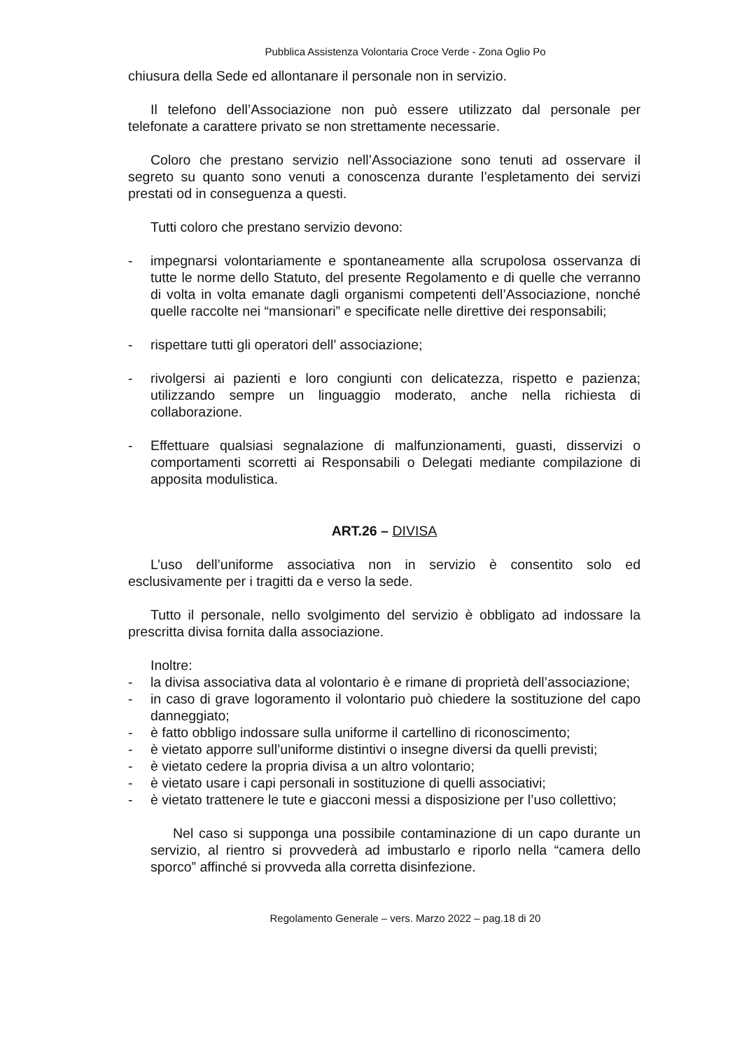Pubblica Assistenza Volontaria Croce Verde - Zona Oglio Po
chiusura della Sede ed allontanare il personale non in servizio.
Il telefono dell’Associazione non può essere utilizzato dal personale per telefonate a carattere privato se non strettamente necessarie.
Coloro che prestano servizio nell’Associazione sono tenuti ad osservare il segreto su quanto sono venuti a conoscenza durante l’espletamento dei servizi prestati od in conseguenza a questi.
Tutti coloro che prestano servizio devono:
- impegnarsi volontariamente e spontaneamente alla scrupolosa osservanza di tutte le norme dello Statuto, del presente Regolamento e di quelle che verranno di volta in volta emanate dagli organismi competenti dell’Associazione, nonché quelle raccolte nei “mansionari” e specificate nelle direttive dei responsabili;
- rispettare tutti gli operatori dell’ associazione;
- rivolgersi ai pazienti e loro congiunti con delicatezza, rispetto e pazienza; utilizzando sempre un linguaggio moderato, anche nella richiesta di collaborazione.
- Effettuare qualsiasi segnalazione di malfunzionamenti, guasti, disservizi o comportamenti scorretti ai Responsabili o Delegati mediante compilazione di apposita modulistica.
ART.26 – DIVISA
L’uso dell’uniforme associativa non in servizio è consentito solo ed esclusivamente per i tragitti da e verso la sede.
Tutto il personale, nello svolgimento del servizio è obbligato ad indossare la prescritta divisa fornita dalla associazione.
Inoltre:
- la divisa associativa data al volontario è e rimane di proprietà dell’associazione;
- in caso di grave logoramento il volontario può chiedere la sostituzione del capo danneggiato;
- è fatto obbligo indossare sulla uniforme il cartellino di riconoscimento;
- è vietato apporre sull’uniforme distintivi o insegne diversi da quelli previsti;
- è vietato cedere la propria divisa a un altro volontario;
- è vietato usare i capi personali in sostituzione di quelli associativi;
- è vietato trattenere le tute e giacconi messi a disposizione per l’uso collettivo;
Nel caso si supponga una possibile contaminazione di un capo durante un servizio, al rientro si provvederà ad imbustarlo e riporlo nella “camera dello sporco” affinché si provveda alla corretta disinfezione.
Regolamento Generale – vers. Marzo 2022 – pag.18 di 20